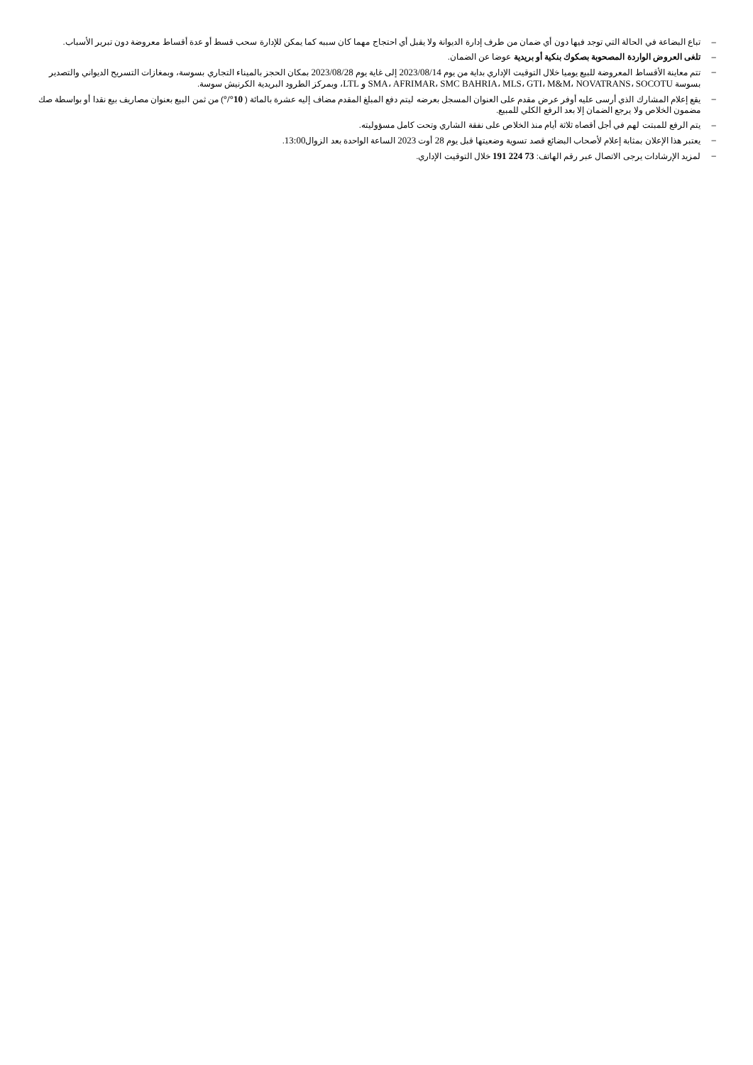– تباع البضاعة في الحالة التي توجد فيها دون أي ضمان من طرف إدارة الديوانة ولا يقبل أي احتجاج مهما كان سببه كما يمكن للإدارة سحب قسط أو عدة أقساط معروضة دون تبرير الأسباب.
– تلغى العروض الواردة المصحوبة بصكوك بنكية أو بريدية عوضا عن الضمان.
– تتم معاينة الأقساط المعروضة للبيع يوميا خلال التوقيت الإداري بداية من يوم 2023/08/14 إلى غاية يوم 2023/08/28 بمكان الحجز بالميناء التجاري بسوسة، وبمغازات التسريح الديواني والتصدير بسوسة SMA، AFRIMAR، SMC BAHRIA، MLS، GTI، M&M، NOVATRANS، SOCOTU و LTL، وبمركز الطرود البريدية الكرنيش سوسة.
– يقع إعلام المشارك الذي أرسى عليه أوفر عرض مقدم على العنوان المسجل بعرضه ليتم دفع المبلغ المقدم مضاف إليه عشرة بالمائة ( 10°/°) من ثمن البيع بعنوان مصاريف بيع نقدا أو بواسطة صك مضمون الخلاص ولا يرجع الضمان إلا بعد الرفع الكلي للمبيع.
– يتم الرفع للمبتت لهم في أجل أقصاه ثلاثة أيام منذ الخلاص على نفقة الشاري وتحت كامل مسؤوليته.
– يعتبر هذا الإعلان بمثابة إعلام لأصحاب البضائع قصد تسوية وضعيتها قبل يوم 28 أوت 2023 الساعة الواحدة بعد الزوال13:00.
– لمزيد الإرشادات يرجى الاتصال عبر رقم الهاتف: 73 224 191 خلال التوقيت الإداري.